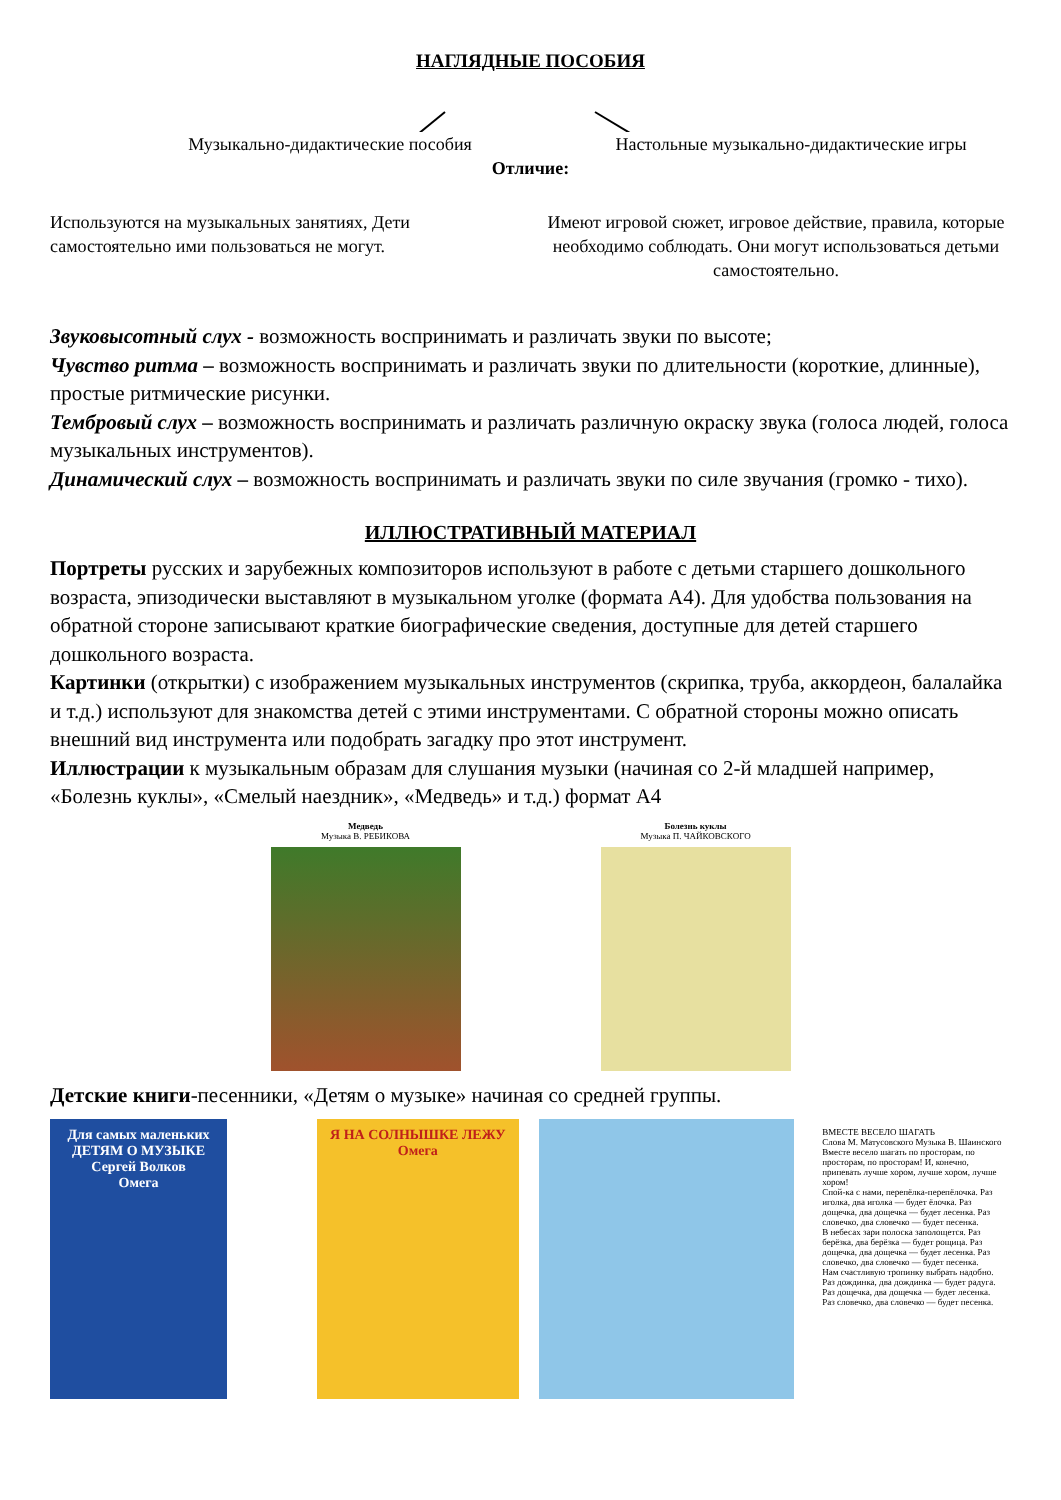НАГЛЯДНЫЕ ПОСОБИЯ
Музыкально-дидактические пособия
Настольные музыкально-дидактические игры
Отличие:
Используются на музыкальных занятиях, Дети самостоятельно ими пользоваться не могут.
Имеют игровой сюжет, игровое действие, правила, которые необходимо соблюдать. Они могут использоваться детьми самостоятельно.
Звуковысотный слух - возможность воспринимать и различать звуки по высоте;
Чувство ритма – возможность воспринимать и различать звуки по длительности (короткие, длинные), простые ритмические рисунки.
Тембровый слух – возможность воспринимать и различать различную окраску звука (голоса людей, голоса музыкальных инструментов).
Динамический слух – возможность воспринимать и различать звуки по силе звучания (громко - тихо).
ИЛЛЮСТРАТИВНЫЙ МАТЕРИАЛ
Портреты русских и зарубежных композиторов используют в работе с детьми старшего дошкольного возраста, эпизодически выставляют в музыкальном уголке (формата А4). Для удобства пользования на обратной стороне записывают краткие биографические сведения, доступные для детей старшего дошкольного возраста.
Картинки (открытки) с изображением музыкальных инструментов (скрипка, труба, аккордеон, балалайка и т.д.) используют для знакомства детей с этими инструментами. С обратной стороны можно описать внешний вид инструмента или подобрать загадку про этот инструмент.
Иллюстрации к музыкальным образам для слушания музыки (начиная со 2-й младшей например, «Болезнь куклы», «Смелый наездник», «Медведь» и т.д.) формат А4
Медведь
Музыка В. РЕБИКОВА
Болезнь куклы
Музыка П. ЧАЙКОВСКОГО
Детские книги-песенники, «Детям о музыке» начиная со средней группы.
Для самых маленьких
ДЕТЯМ О МУЗЫКЕ
Сергей Волков
Омега
Я НА СОЛНЫШКЕ ЛЕЖУ
Омега
ВМЕСТЕ ВЕСЕЛО ШАГАТЬ
Слова М. Матусовского Музыка В. Шаинского
Вместе весело шагать по просторам, по просторам, по просторам! И, конечно, припевать лучше хором, лучше хором, лучше хором!
Спой-ка с нами, перепёлка-перепёлочка. Раз иголка, два иголка — будет ёлочка. Раз дощечка, два дощечка — будет лесенка. Раз словечко, два словечко — будет песенка.
В небесах зари полоска заполощется. Раз берёзка, два берёзка — будет рощица. Раз дощечка, два дощечка — будет лесенка. Раз словечко, два словечко — будет песенка.
Нам счастливую тропинку выбрать надобно. Раз дождинка, два дождинка — будет радуга. Раз дощечка, два дощечка — будет лесенка. Раз словечко, два словечко — будет песенка.